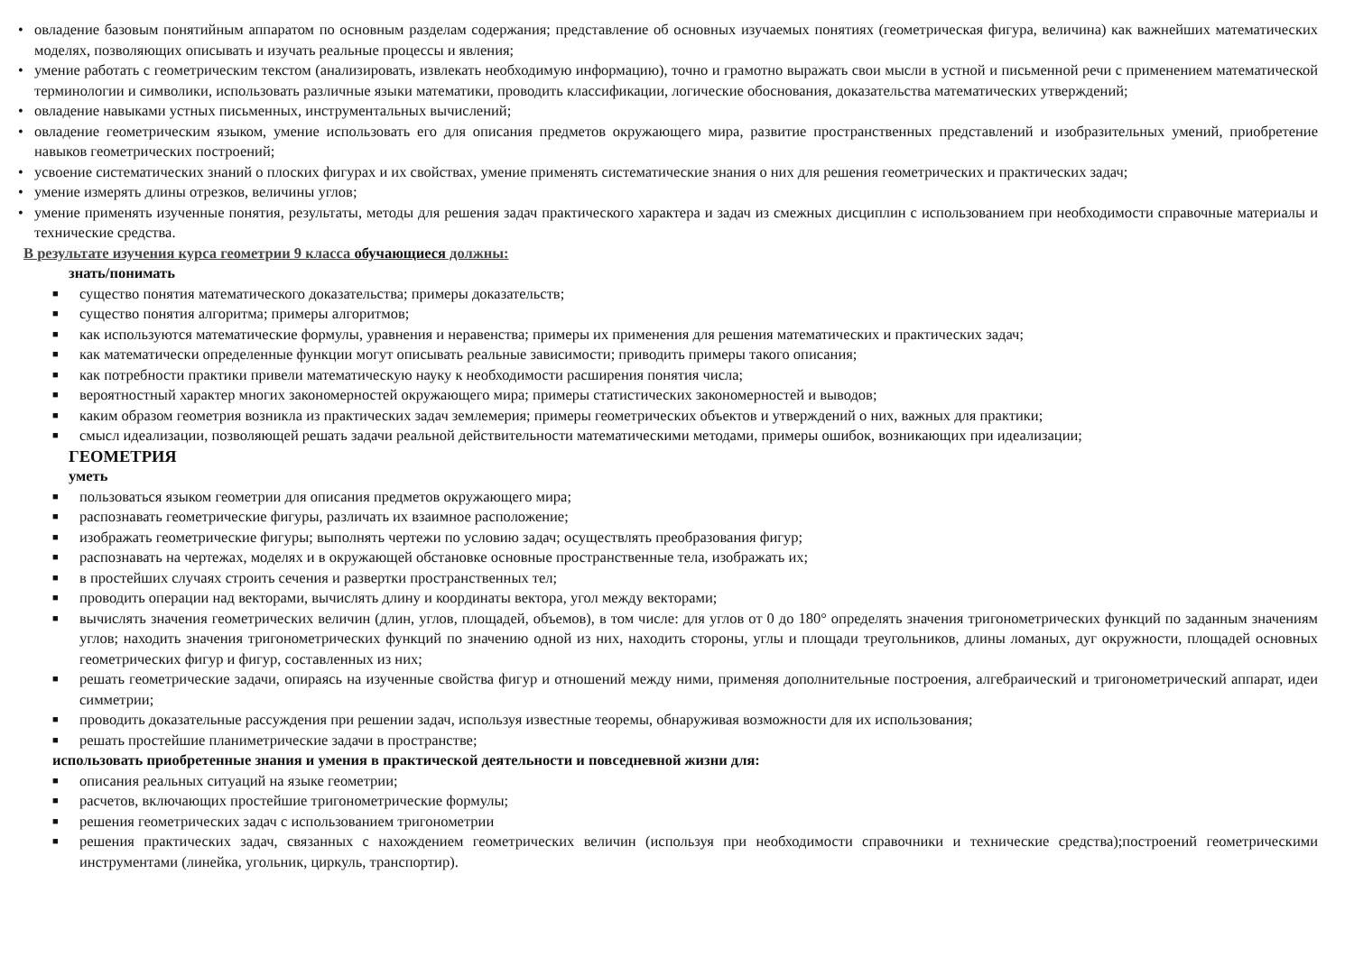• овладение базовым понятийным аппаратом по основным разделам содержания; представление об основных изучаемых понятиях (геометрическая фигура, величина) как важнейших математических моделях, позволяющих описывать и изучать реальные процессы и явления;
• умение работать с геометрическим текстом (анализировать, извлекать необходимую информацию), точно и грамотно выражать свои мысли в устной и письменной речи с применением математической терминологии и символики, использовать различные языки математики, проводить классификации, логические обоснования, доказательства математических утверждений;
• овладение навыками устных письменных, инструментальных вычислений;
• овладение геометрическим языком, умение использовать его для описания предметов окружающего мира, развитие пространственных представлений и изобразительных умений, приобретение навыков геометрических построений;
• усвоение систематических знаний о плоских фигурах и их свойствах, умение применять систематические знания о них для решения геометрических и практических задач;
• умение измерять длины отрезков, величины углов;
• умение применять изученные понятия, результаты, методы для решения задач практического характера и задач из смежных дисциплин с использованием при необходимости справочные материалы и технические средства.
В результате изучения курса геометрии 9 класса обучающиеся должны:
знать/понимать
■ существо понятия математического доказательства; примеры доказательств;
■ существо понятия алгоритма; примеры алгоритмов;
■ как используются математические формулы, уравнения и неравенства; примеры их применения для решения математических и практических задач;
■ как математически определенные функции могут описывать реальные зависимости; приводить примеры такого описания;
■ как потребности практики привели математическую науку к необходимости расширения понятия числа;
■ вероятностный характер многих закономерностей окружающего мира; примеры статистических закономерностей и выводов;
■ каким образом геометрия возникла из практических задач землемерия; примеры геометрических объектов и утверждений о них, важных для практики;
■ смысл идеализации, позволяющей решать задачи реальной действительности математическими методами, примеры ошибок, возникающих при идеализации;
ГЕОМЕТРИЯ
уметь
■ пользоваться языком геометрии для описания предметов окружающего мира;
■ распознавать геометрические фигуры, различать их взаимное расположение;
■ изображать геометрические фигуры; выполнять чертежи по условию задач; осуществлять преобразования фигур;
■ распознавать на чертежах, моделях и в окружающей обстановке основные пространственные тела, изображать их;
■ в простейших случаях строить сечения и развертки пространственных тел;
■ проводить операции над векторами, вычислять длину и координаты вектора, угол между векторами;
■ вычислять значения геометрических величин (длин, углов, площадей, объемов), в том числе: для углов от 0 до 180° определять значения тригонометрических функций по заданным значениям углов; находить значения тригонометрических функций по значению одной из них, находить стороны, углы и площади треугольников, длины ломаных, дуг окружности, площадей основных геометрических фигур и фигур, составленных из них;
■ решать геометрические задачи, опираясь на изученные свойства фигур и отношений между ними, применяя дополнительные построения, алгебраический и тригонометрический аппарат, идеи симметрии;
■ проводить доказательные рассуждения при решении задач, используя известные теоремы, обнаруживая возможности для их использования;
■ решать простейшие планиметрические задачи в пространстве;
использовать приобретенные знания и умения в практической деятельности и повседневной жизни для:
■ описания реальных ситуаций на языке геометрии;
■ расчетов, включающих простейшие тригонометрические формулы;
■ решения геометрических задач с использованием тригонометрии
■ решения практических задач, связанных с нахождением геометрических величин (используя при необходимости справочники и технические средства);построений геометрическими инструментами (линейка, угольник, циркуль, транспортир).